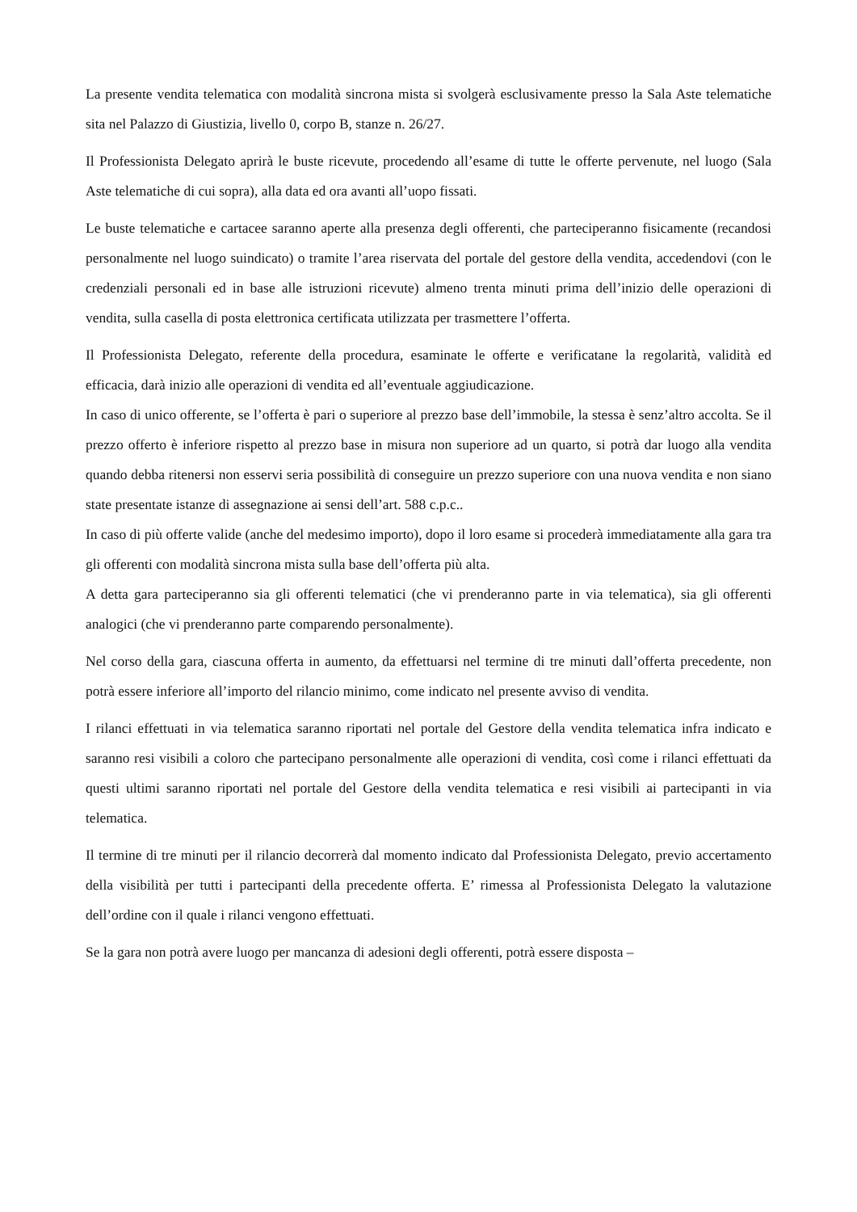La presente vendita telematica con modalità sincrona mista si svolgerà esclusivamente presso la Sala Aste telematiche sita nel Palazzo di Giustizia, livello 0, corpo B, stanze n. 26/27.
Il Professionista Delegato aprirà le buste ricevute, procedendo all’esame di tutte le offerte pervenute, nel luogo (Sala Aste telematiche di cui sopra), alla data ed ora avanti all’uopo fissati.
Le buste telematiche e cartacee saranno aperte alla presenza degli offerenti, che parteciperanno fisicamente (recandosi personalmente nel luogo suindicato) o tramite l’area riservata del portale del gestore della vendita, accedendovi (con le credenziali personali ed in base alle istruzioni ricevute) almeno trenta minuti prima dell’inizio delle operazioni di vendita, sulla casella di posta elettronica certificata utilizzata per trasmettere l’offerta.
Il Professionista Delegato, referente della procedura, esaminate le offerte e verificatane la regolarità, validità ed efficacia, darà inizio alle operazioni di vendita ed all’eventuale aggiudicazione.
In caso di unico offerente, se l’offerta è pari o superiore al prezzo base dell’immobile, la stessa è senz’altro accolta. Se il prezzo offerto è inferiore rispetto al prezzo base in misura non superiore ad un quarto, si potrà dar luogo alla vendita quando debba ritenersi non esservi seria possibilità di conseguire un prezzo superiore con una nuova vendita e non siano state presentate istanze di assegnazione ai sensi dell’art. 588 c.p.c..
In caso di più offerte valide (anche del medesimo importo), dopo il loro esame si procederà immediatamente alla gara tra gli offerenti con modalità sincrona mista sulla base dell’offerta più alta.
A detta gara parteciperanno sia gli offerenti telematici (che vi prenderanno parte in via telematica), sia gli offerenti analogici (che vi prenderanno parte comparendo personalmente).
Nel corso della gara, ciascuna offerta in aumento, da effettuarsi nel termine di tre minuti dall’offerta precedente, non potrà essere inferiore all’importo del rilancio minimo, come indicato nel presente avviso di vendita.
I rilanci effettuati in via telematica saranno riportati nel portale del Gestore della vendita telematica infra indicato e saranno resi visibili a coloro che partecipano personalmente alle operazioni di vendita, così come i rilanci effettuati da questi ultimi saranno riportati nel portale del Gestore della vendita telematica e resi visibili ai partecipanti in via telematica.
Il termine di tre minuti per il rilancio decorrerà dal momento indicato dal Professionista Delegato, previo accertamento della visibilità per tutti i partecipanti della precedente offerta. E’ rimessa al Professionista Delegato la valutazione dell’ordine con il quale i rilanci vengono effettuati.
Se la gara non potrà avere luogo per mancanza di adesioni degli offerenti, potrà essere disposta –